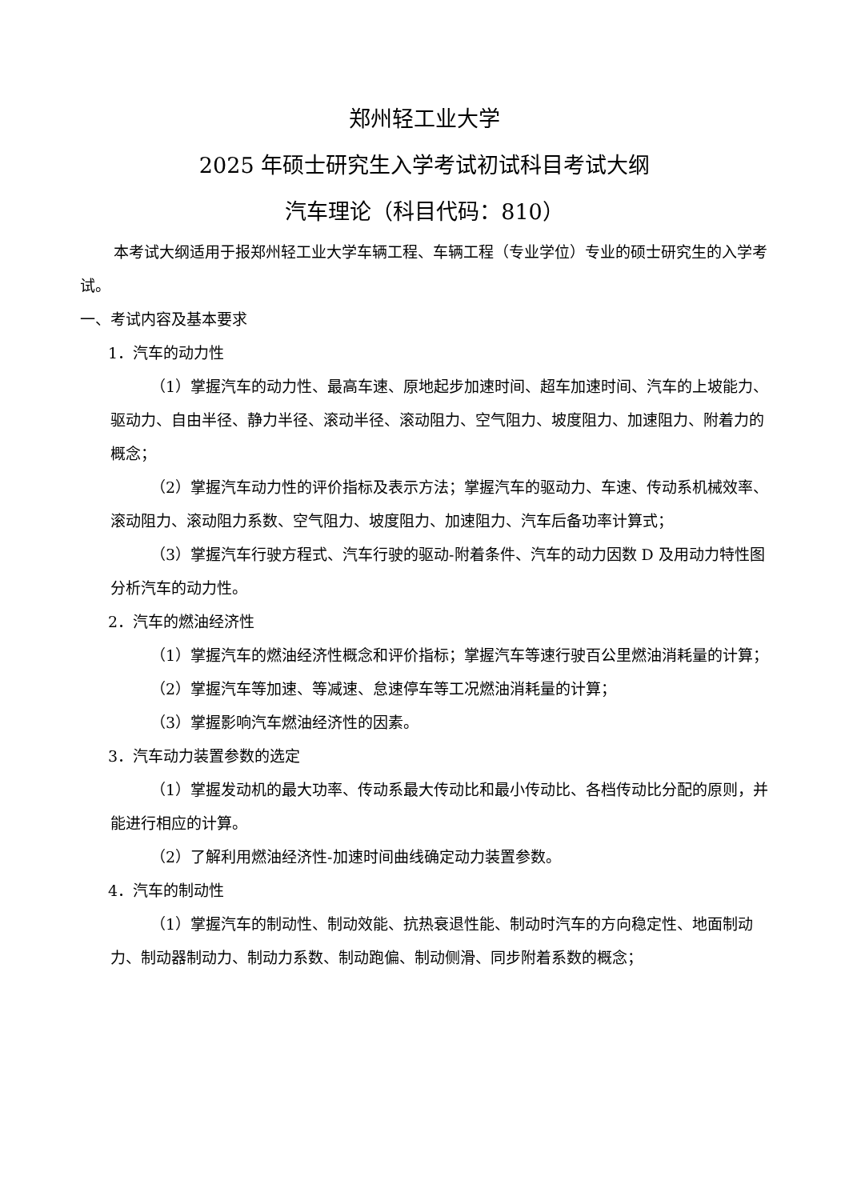郑州轻工业大学
2025 年硕士研究生入学考试初试科目考试大纲
汽车理论（科目代码：810）
本考试大纲适用于报郑州轻工业大学车辆工程、车辆工程（专业学位）专业的硕士研究生的入学考试。
一、考试内容及基本要求
1．汽车的动力性
（1）掌握汽车的动力性、最高车速、原地起步加速时间、超车加速时间、汽车的上坡能力、驱动力、自由半径、静力半径、滚动半径、滚动阻力、空气阻力、坡度阻力、加速阻力、附着力的概念；
（2）掌握汽车动力性的评价指标及表示方法；掌握汽车的驱动力、车速、传动系机械效率、滚动阻力、滚动阻力系数、空气阻力、坡度阻力、加速阻力、汽车后备功率计算式；
（3）掌握汽车行驶方程式、汽车行驶的驱动-附着条件、汽车的动力因数 D 及用动力特性图分析汽车的动力性。
2．汽车的燃油经济性
（1）掌握汽车的燃油经济性概念和评价指标；掌握汽车等速行驶百公里燃油消耗量的计算；
（2）掌握汽车等加速、等减速、怠速停车等工况燃油消耗量的计算；
（3）掌握影响汽车燃油经济性的因素。
3．汽车动力装置参数的选定
（1）掌握发动机的最大功率、传动系最大传动比和最小传动比、各档传动比分配的原则，并能进行相应的计算。
（2）了解利用燃油经济性-加速时间曲线确定动力装置参数。
4．汽车的制动性
（1）掌握汽车的制动性、制动效能、抗热衰退性能、制动时汽车的方向稳定性、地面制动力、制动器制动力、制动力系数、制动跑偏、制动侧滑、同步附着系数的概念；